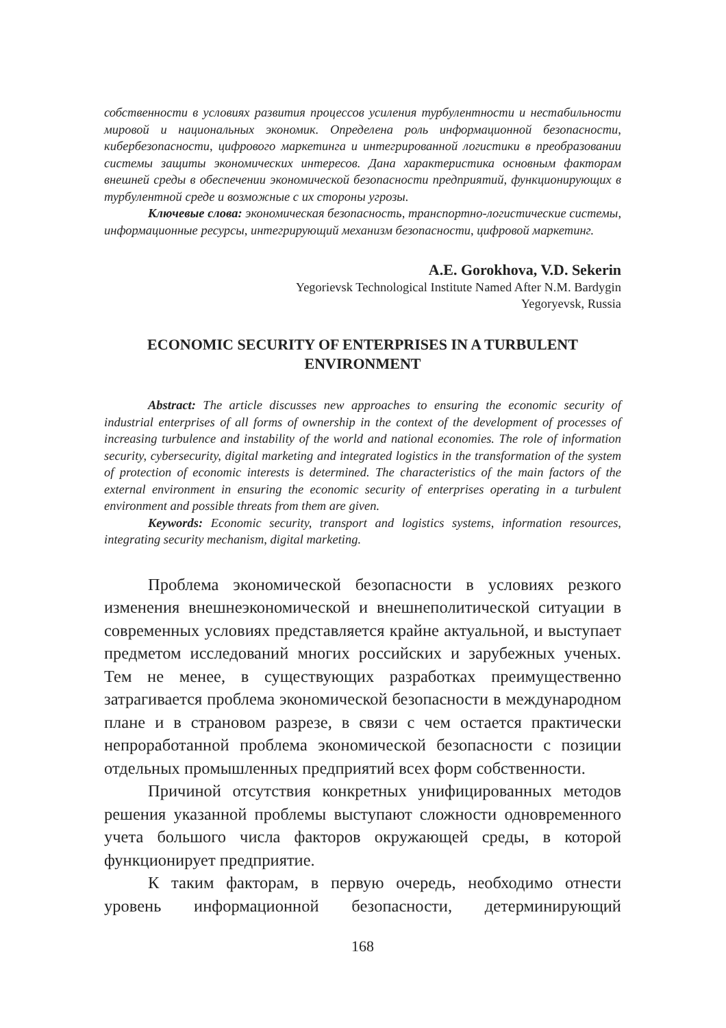собственности в условиях развития процессов усиления турбулентности и нестабильности мировой и национальных экономик. Определена роль информационной безопасности, кибербезопасности, цифрового маркетинга и интегрированной логистики в преобразовании системы защиты экономических интересов. Дана характеристика основным факторам внешней среды в обеспечении экономической безопасности предприятий, функционирующих в турбулентной среде и возможные с их стороны угрозы.
Ключевые слова: экономическая безопасность, транспортно-логистические системы, информационные ресурсы, интегрирующий механизм безопасности, цифровой маркетинг.
A.E. Gorokhova, V.D. Sekerin
Yegorievsk Technological Institute Named After N.M. Bardygin
Yegoryevsk, Russia
ECONOMIC SECURITY OF ENTERPRISES IN A TURBULENT ENVIRONMENT
Abstract: The article discusses new approaches to ensuring the economic security of industrial enterprises of all forms of ownership in the context of the development of processes of increasing turbulence and instability of the world and national economies. The role of information security, cybersecurity, digital marketing and integrated logistics in the transformation of the system of protection of economic interests is determined. The characteristics of the main factors of the external environment in ensuring the economic security of enterprises operating in a turbulent environment and possible threats from them are given.
Keywords: Economic security, transport and logistics systems, information resources, integrating security mechanism, digital marketing.
Проблема экономической безопасности в условиях резкого изменения внешнеэкономической и внешнеполитической ситуации в современных условиях представляется крайне актуальной, и выступает предметом исследований многих российских и зарубежных ученых. Тем не менее, в существующих разработках преимущественно затрагивается проблема экономической безопасности в международном плане и в страновом разрезе, в связи с чем остается практически непроработанной проблема экономической безопасности с позиции отдельных промышленных предприятий всех форм собственности.
Причиной отсутствия конкретных унифицированных методов решения указанной проблемы выступают сложности одновременного учета большого числа факторов окружающей среды, в которой функционирует предприятие.
К таким факторам, в первую очередь, необходимо отнести уровень информационной безопасности, детерминирующий
168